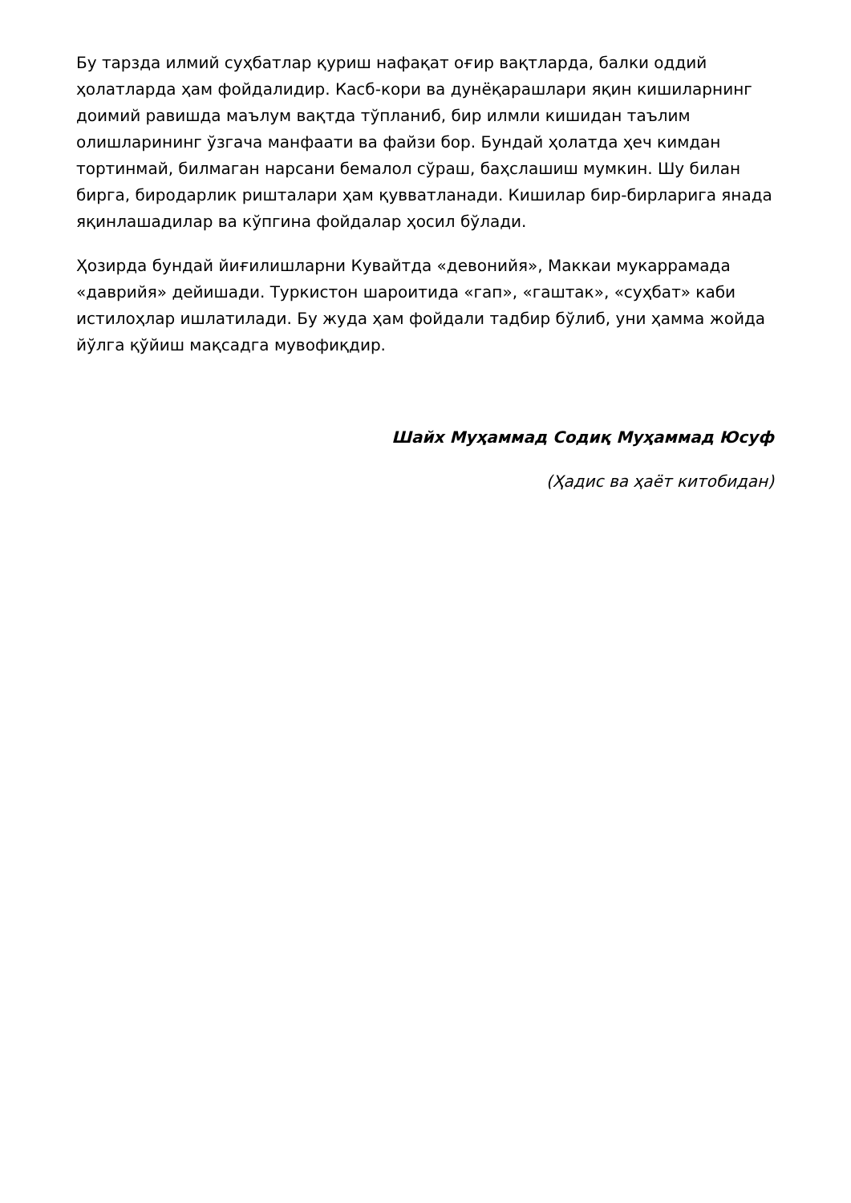Бу тарзда илмий суҳбатлар қуриш нафақат оғир вақтларда, балки оддий ҳолатларда ҳам фойдалидир. Касб-кори ва дунёқарашлари яқин кишиларнинг доимий равишда маълум вақтда тўпланиб, бир илмли кишидан таълим олишларининг ўзгача манфаати ва файзи бор. Бундай ҳолатда ҳеч кимдан тортинмай, билмаган нарсани бемалол сўраш, баҳслашиш мумкин. Шу билан бирга, биродарлик ришталари ҳам қувватланади. Кишилар бир-бирларига янада яқинлашадилар ва кўпгина фойдалар ҳосил бўлади.
Ҳозирда бундай йиғилишларни Кувайтда «девонийя», Маккаи мукаррамада «даврийя» дейишади. Туркистон шароитида «гап», «гаштак», «суҳбат» каби истилоҳлар ишлатилади. Бу жуда ҳам фойдали тадбир бўлиб, уни ҳамма жойда йўлга қўйиш мақсадга мувофиқдир.
Шайх Муҳаммад Содиқ Муҳаммад Юсуф
(Ҳадис ва ҳаёт китобидан)